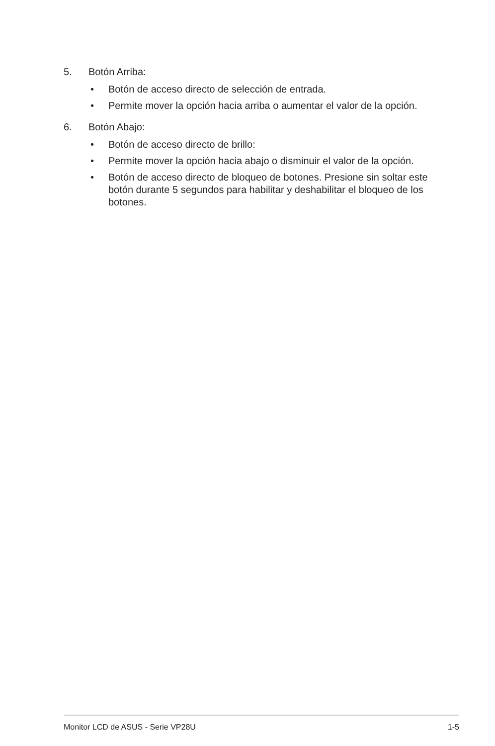5. Botón Arriba:
• Botón de acceso directo de selección de entrada.
• Permite mover la opción hacia arriba o aumentar el valor de la opción.
6. Botón Abajo:
• Botón de acceso directo de brillo:
• Permite mover la opción hacia abajo o disminuir el valor de la opción.
• Botón de acceso directo de bloqueo de botones. Presione sin soltar este botón durante 5 segundos para habilitar y deshabilitar el bloqueo de los botones.
Monitor LCD de ASUS - Serie VP28U 1-5